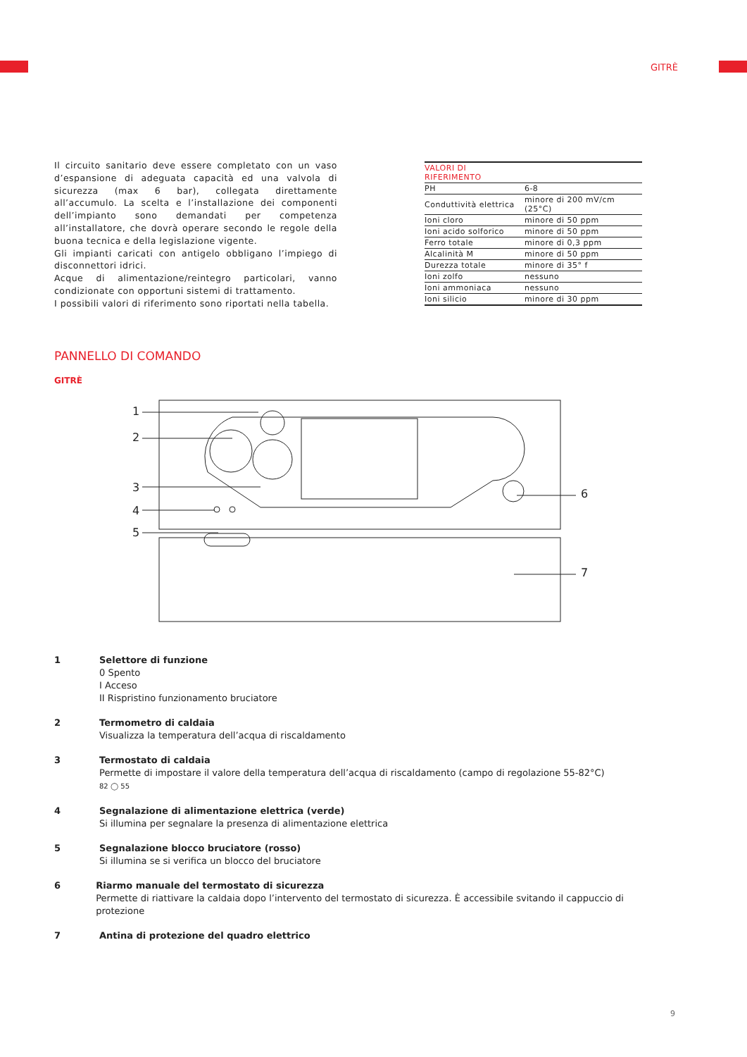GITRÈ
Il circuito sanitario deve essere completato con un vaso d’espansione di adeguata capacità ed una valvola di sicurezza (max 6 bar), collegata direttamente all’accumulo. La scelta e l’installazione dei componenti dell’impianto sono demandati per competenza all’installatore, che dovrà operare secondo le regole della buona tecnica e della legislazione vigente.
Gli impianti caricati con antigelo obbligano l’impiego di disconnettori idrici.
Acque di alimentazione/reintegro particolari, vanno condizionate con opportuni sistemi di trattamento.
I possibili valori di riferimento sono riportati nella tabella.
| VALORI DI RIFERIMENTO | |
| --- | --- |
| PH | 6-8 |
| Conduttività elettrica | minore di 200 mV/cm (25°C) |
| Ioni cloro | minore di 50 ppm |
| Ioni acido solforico | minore di 50 ppm |
| Ferro totale | minore di 0,3 ppm |
| Alcalinità M | minore di 50 ppm |
| Durezza totale | minore di 35° f |
| Ioni zolfo | nessuno |
| Ioni ammoniaca | nessuno |
| Ioni silicio | minore di 30 ppm |
PANNELLO DI COMANDO
GITRÈ
1
2
3
4
5
6
7
1 Selettore di funzione
0 Spento
I Acceso
II Rispristino funzionamento bruciatore
2 Termometro di caldaia
Visualizza la temperatura dell’acqua di riscaldamento
3 Termostato di caldaia
Permette di impostare il valore della temperatura dell’acqua di riscaldamento (campo di regolazione 55-82°C)
82 ◯ 55
4 Segnalazione di alimentazione elettrica (verde)
Si illumina per segnalare la presenza di alimentazione elettrica
5 Segnalazione blocco bruciatore (rosso)
Si illumina se si verifica un blocco del bruciatore
6 Riarmo manuale del termostato di sicurezza
Permette di riattivare la caldaia dopo l’intervento del termostato di sicurezza. È accessibile svitando il cappuccio di protezione
7 Antina di protezione del quadro elettrico
9